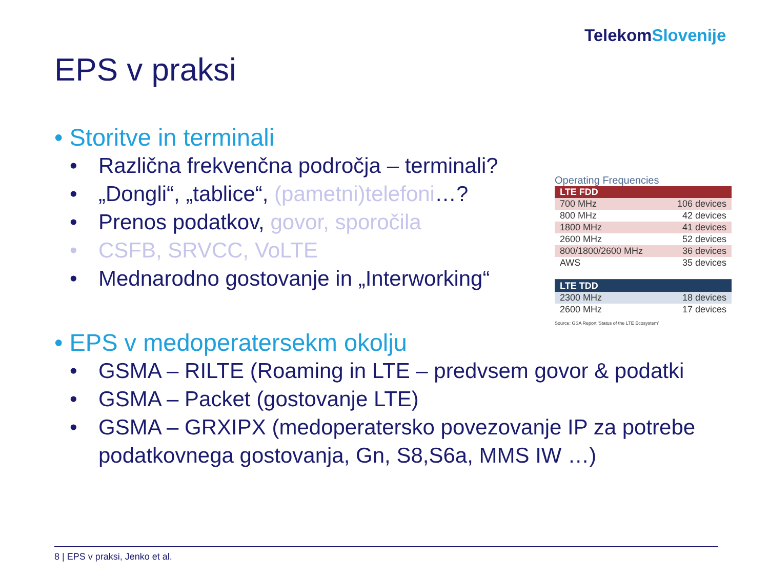TelekomSlovenije
EPS v praksi
• Storitve in terminali
• Različna frekvenčna področja – terminali?
• „Dongli“, „tablice“, (pametni)telefoni…?
• Prenos podatkov, govor, sporočila
• CSFB, SRVCC, VoLTE
• Mednarodno gostovanje in „Interworking“
• EPS v medoperatersekm okolju
• GSMA – RILTE (Roaming in LTE – predvsem govor & podatki
• GSMA – Packet (gostovanje LTE)
• GSMA – GRXIPX (medoperatersko povezovanje IP za potrebe podatkovnega gostovanja, Gn, S8,S6a, MMS IW …)
Operating Frequencies
| LTE FDD | |
| 700 MHz | 106 devices |
| 800 MHz | 42 devices |
| 1800 MHz | 41 devices |
| 2600 MHz | 52 devices |
| 800/1800/2600 MHz | 36 devices |
| AWS | 35 devices |
| LTE TDD | |
| 2300 MHz | 18 devices |
| 2600 MHz | 17 devices |
Source: GSA Report 'Status of the LTE Ecosystem'
8 | EPS v praksi, Jenko et al.